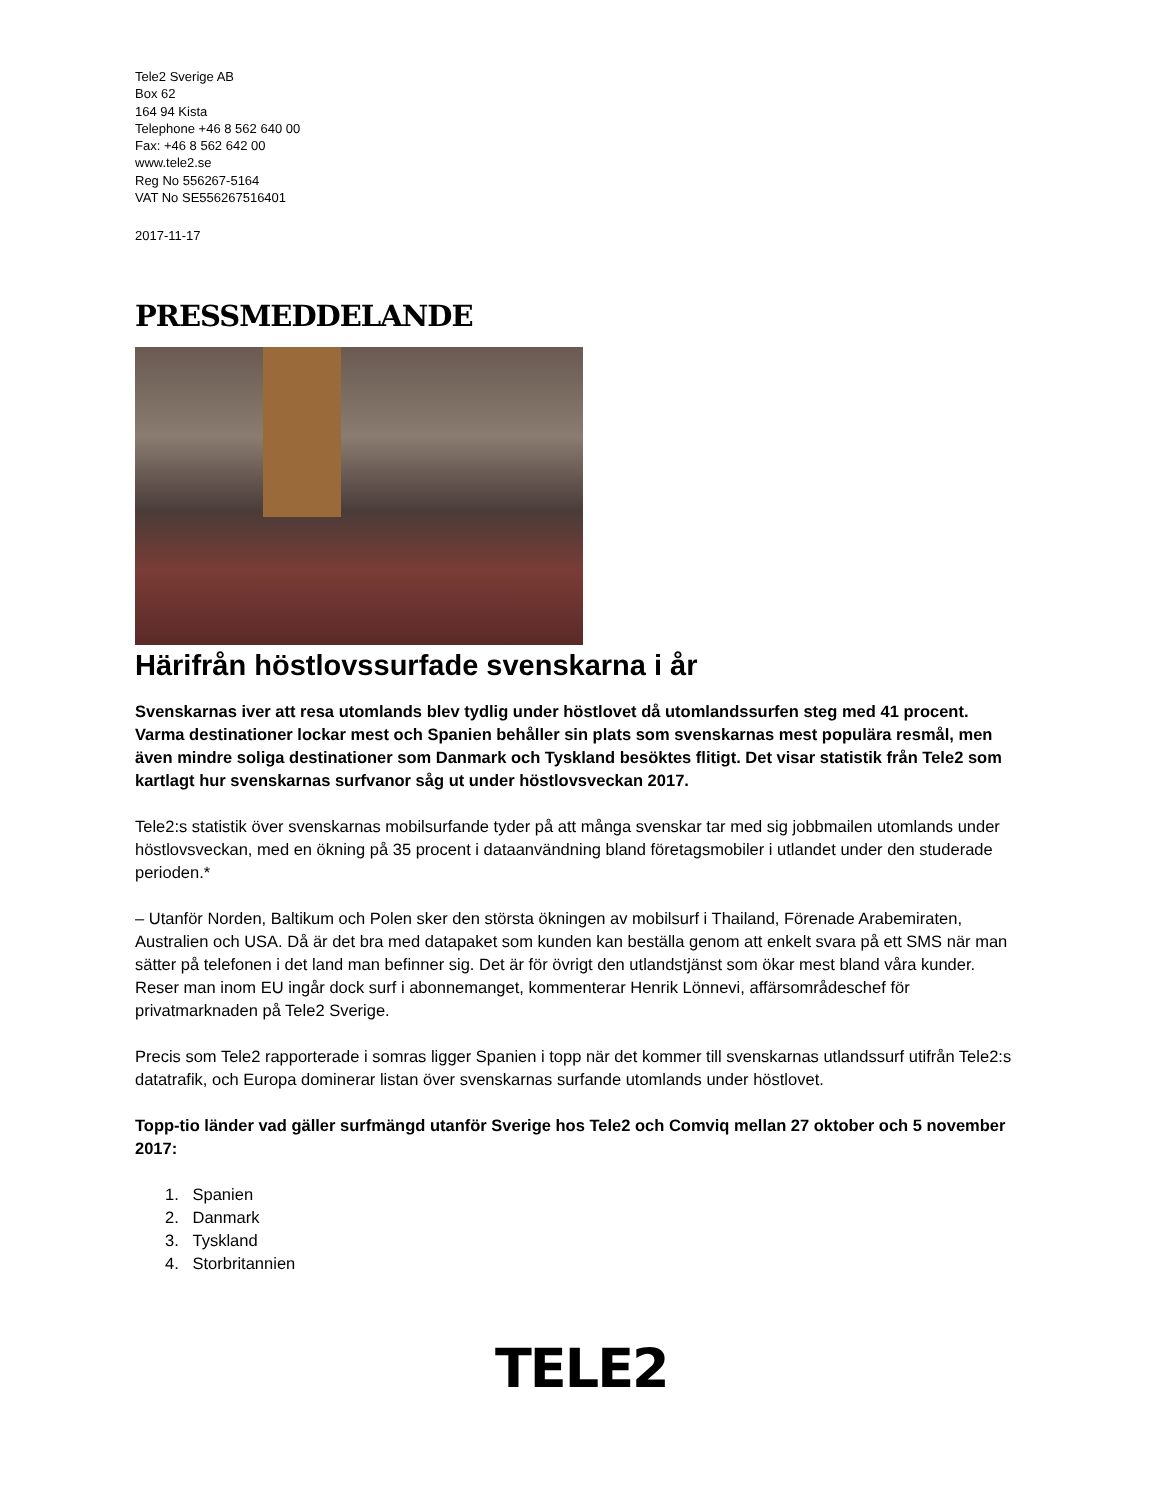Tele2 Sverige AB
Box 62
164 94 Kista
Telephone +46 8 562 640 00
Fax: +46 8 562 642 00
www.tele2.se
Reg No 556267-5164
VAT No SE556267516401
2017-11-17
PRESSMEDDELANDE
Härifrån höstlovssurfade svenskarna i år
Svenskarnas iver att resa utomlands blev tydlig under höstlovet då utomlandssurfen steg med 41 procent. Varma destinationer lockar mest och Spanien behåller sin plats som svenskarnas mest populära resmål, men även mindre soliga destinationer som Danmark och Tyskland besöktes flitigt. Det visar statistik från Tele2 som kartlagt hur svenskarnas surfvanor såg ut under höstlovsveckan 2017.
Tele2:s statistik över svenskarnas mobilsurfande tyder på att många svenskar tar med sig jobbmailen utomlands under höstlovsveckan, med en ökning på 35 procent i dataanvändning bland företagsmobiler i utlandet under den studerade perioden.*
– Utanför Norden, Baltikum och Polen sker den största ökningen av mobilsurf i Thailand, Förenade Arabemiraten, Australien och USA. Då är det bra med datapaket som kunden kan beställa genom att enkelt svara på ett SMS när man sätter på telefonen i det land man befinner sig. Det är för övrigt den utlandstjänst som ökar mest bland våra kunder. Reser man inom EU ingår dock surf i abonnemanget, kommenterar Henrik Lönnevi, affärsområdeschef för privatmarknaden på Tele2 Sverige.
Precis som Tele2 rapporterade i somras ligger Spanien i topp när det kommer till svenskarnas utlandssurf utifrån Tele2:s datatrafik, och Europa dominerar listan över svenskarnas surfande utomlands under höstlovet.
Topp-tio länder vad gäller surfmängd utanför Sverige hos Tele2 och Comviq mellan 27 oktober och 5 november 2017:
1. Spanien
2. Danmark
3. Tyskland
4. Storbritannien
TELE2